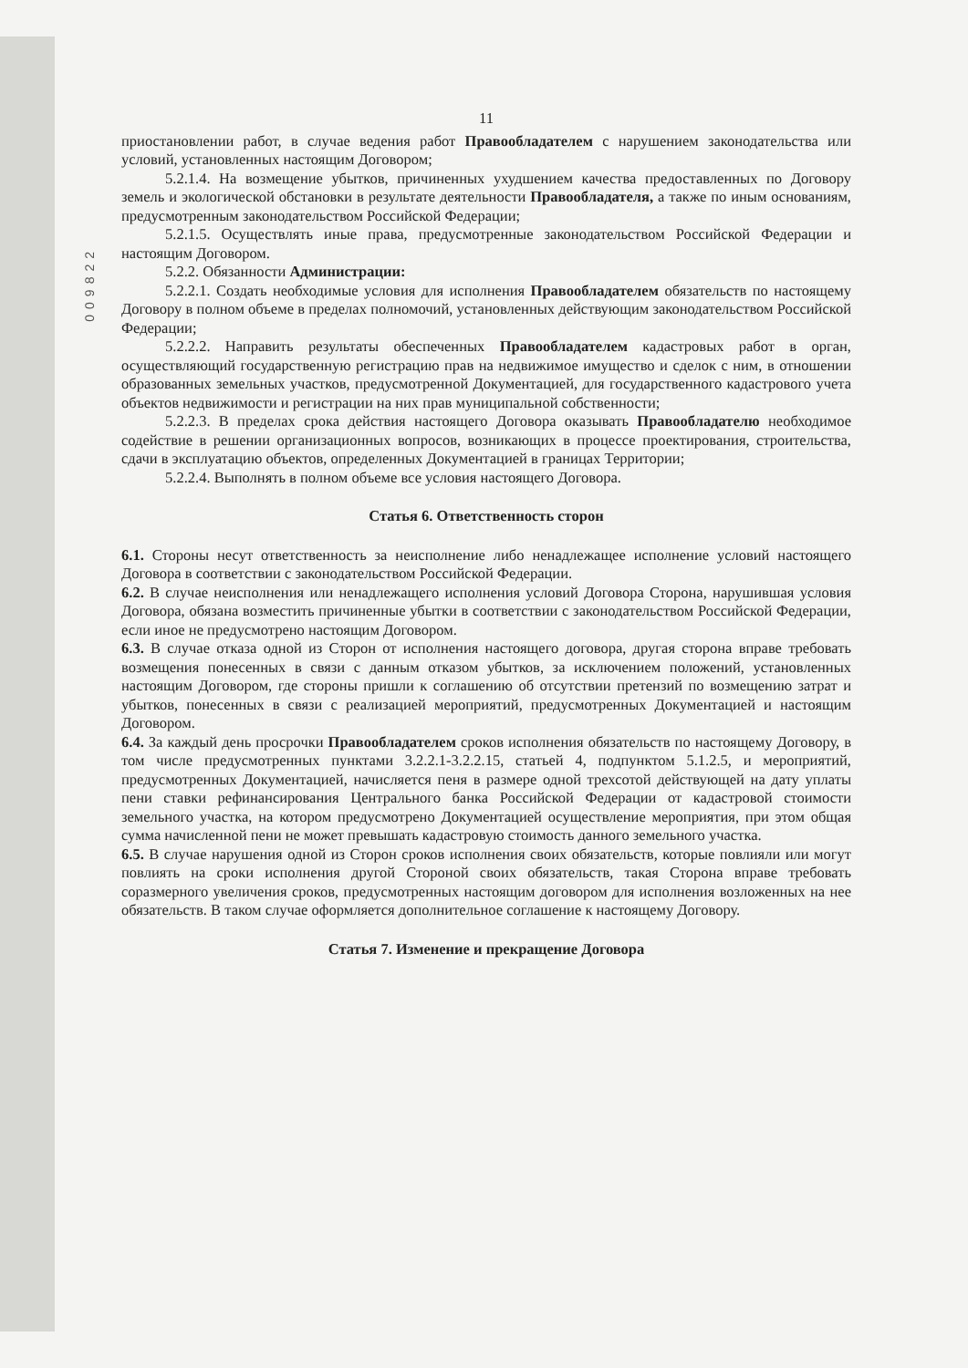009822
11
приостановлении работ, в случае ведения работ Правообладателем с нарушением законодательства или условий, установленных настоящим Договором;
5.2.1.4. На возмещение убытков, причиненных ухудшением качества предоставленных по Договору земель и экологической обстановки в результате деятельности Правообладателя, а также по иным основаниям, предусмотренным законодательством Российской Федерации;
5.2.1.5. Осуществлять иные права, предусмотренные законодательством Российской Федерации и настоящим Договором.
5.2.2. Обязанности Администрации:
5.2.2.1. Создать необходимые условия для исполнения Правообладателем обязательств по настоящему Договору в полном объеме в пределах полномочий, установленных действующим законодательством Российской Федерации;
5.2.2.2. Направить результаты обеспеченных Правообладателем кадастровых работ в орган, осуществляющий государственную регистрацию прав на недвижимое имущество и сделок с ним, в отношении образованных земельных участков, предусмотренной Документацией, для государственного кадастрового учета объектов недвижимости и регистрации на них прав муниципальной собственности;
5.2.2.3. В пределах срока действия настоящего Договора оказывать Правообладателю необходимое содействие в решении организационных вопросов, возникающих в процессе проектирования, строительства, сдачи в эксплуатацию объектов, определенных Документацией в границах Территории;
5.2.2.4. Выполнять в полном объеме все условия настоящего Договора.
Статья 6. Ответственность сторон
6.1. Стороны несут ответственность за неисполнение либо ненадлежащее исполнение условий настоящего Договора в соответствии с законодательством Российской Федерации.
6.2. В случае неисполнения или ненадлежащего исполнения условий Договора Сторона, нарушившая условия Договора, обязана возместить причиненные убытки в соответствии с законодательством Российской Федерации, если иное не предусмотрено настоящим Договором.
6.3. В случае отказа одной из Сторон от исполнения настоящего договора, другая сторона вправе требовать возмещения понесенных в связи с данным отказом убытков, за исключением положений, установленных настоящим Договором, где стороны пришли к соглашению об отсутствии претензий по возмещению затрат и убытков, понесенных в связи с реализацией мероприятий, предусмотренных Документацией и настоящим Договором.
6.4. За каждый день просрочки Правообладателем сроков исполнения обязательств по настоящему Договору, в том числе предусмотренных пунктами 3.2.2.1-3.2.2.15, статьей 4, подпунктом 5.1.2.5, и мероприятий, предусмотренных Документацией, начисляется пеня в размере одной трехсотой действующей на дату уплаты пени ставки рефинансирования Центрального банка Российской Федерации от кадастровой стоимости земельного участка, на котором предусмотрено Документацией осуществление мероприятия, при этом общая сумма начисленной пени не может превышать кадастровую стоимость данного земельного участка.
6.5. В случае нарушения одной из Сторон сроков исполнения своих обязательств, которые повлияли или могут повлиять на сроки исполнения другой Стороной своих обязательств, такая Сторона вправе требовать соразмерного увеличения сроков, предусмотренных настоящим договором для исполнения возложенных на нее обязательств. В таком случае оформляется дополнительное соглашение к настоящему Договору.
Статья 7. Изменение и прекращение Договора